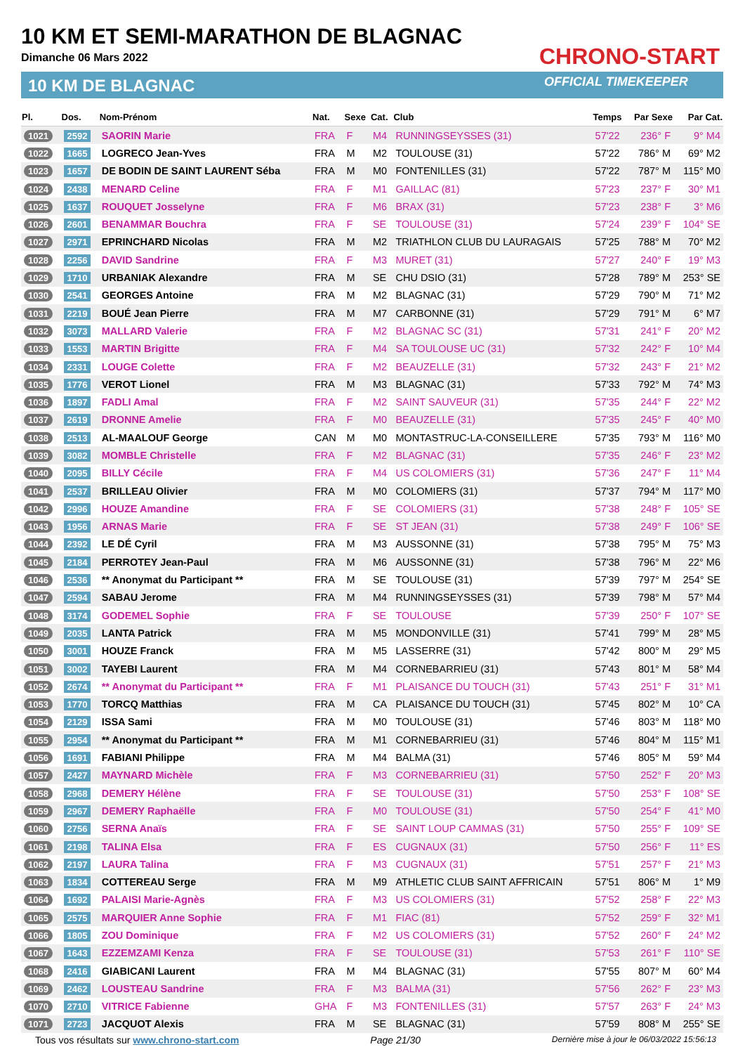10 KM ET SEMI-MARATHON DE BLAGNAC
Dimanche 06 Mars 2022
10 KM DE BLAGNAC
CHRONO-START
OFFICIAL TIMEKEEPER
| Pl. | Dos. | Nom-Prénom | Nat. | Sexe | Cat. | Club | Temps | Par Sexe | Par Cat. |
| --- | --- | --- | --- | --- | --- | --- | --- | --- | --- |
| 1021 | 2592 | SAORIN Marie | FRA | F | M4 | RUNNINGSEYSSES (31) | 57'22 | 236° F | 9° M4 |
| 1022 | 1665 | LOGRECO Jean-Yves | FRA | M | M2 | TOULOUSE (31) | 57'22 | 786° M | 69° M2 |
| 1023 | 1657 | DE BODIN DE SAINT LAURENT Séba | FRA | M | M0 | FONTENILLES (31) | 57'22 | 787° M | 115° M0 |
| 1024 | 2438 | MENARD Celine | FRA | F | M1 | GAILLAC (81) | 57'23 | 237° F | 30° M1 |
| 1025 | 1637 | ROUQUET Josselyne | FRA | F | M6 | BRAX (31) | 57'23 | 238° F | 3° M6 |
| 1026 | 2601 | BENAMMAR Bouchra | FRA | F | SE | TOULOUSE (31) | 57'24 | 239° F | 104° SE |
| 1027 | 2971 | EPRINCHARD Nicolas | FRA | M | M2 | TRIATHLON CLUB DU LAURAGAIS | 57'25 | 788° M | 70° M2 |
| 1028 | 2256 | DAVID Sandrine | FRA | F | M3 | MURET (31) | 57'27 | 240° F | 19° M3 |
| 1029 | 1710 | URBANIAK Alexandre | FRA | M | SE | CHU DSIO (31) | 57'28 | 789° M | 253° SE |
| 1030 | 2541 | GEORGES Antoine | FRA | M | M2 | BLAGNAC (31) | 57'29 | 790° M | 71° M2 |
| 1031 | 2219 | BOUÉ Jean Pierre | FRA | M | M7 | CARBONNE (31) | 57'29 | 791° M | 6° M7 |
| 1032 | 3073 | MALLARD Valerie | FRA | F | M2 | BLAGNAC SC (31) | 57'31 | 241° F | 20° M2 |
| 1033 | 1553 | MARTIN Brigitte | FRA | F | M4 | SA TOULOUSE UC (31) | 57'32 | 242° F | 10° M4 |
| 1034 | 2331 | LOUGE Colette | FRA | F | M2 | BEAUZELLE (31) | 57'32 | 243° F | 21° M2 |
| 1035 | 1776 | VEROT Lionel | FRA | M | M3 | BLAGNAC (31) | 57'33 | 792° M | 74° M3 |
| 1036 | 1897 | FADLI Amal | FRA | F | M2 | SAINT SAUVEUR (31) | 57'35 | 244° F | 22° M2 |
| 1037 | 2619 | DRONNE Amelie | FRA | F | M0 | BEAUZELLE (31) | 57'35 | 245° F | 40° M0 |
| 1038 | 2513 | AL-MAALOUF George | CAN | M | M0 | MONTASTRUC-LA-CONSEILLERE | 57'35 | 793° M | 116° M0 |
| 1039 | 3082 | MOMBLE Christelle | FRA | F | M2 | BLAGNAC (31) | 57'35 | 246° F | 23° M2 |
| 1040 | 2095 | BILLY Cécile | FRA | F | M4 | US COLOMIERS (31) | 57'36 | 247° F | 11° M4 |
| 1041 | 2537 | BRILLEAU Olivier | FRA | M | M0 | COLOMIERS (31) | 57'37 | 794° M | 117° M0 |
| 1042 | 2996 | HOUZE Amandine | FRA | F | SE | COLOMIERS (31) | 57'38 | 248° F | 105° SE |
| 1043 | 1956 | ARNAS Marie | FRA | F | SE | ST JEAN (31) | 57'38 | 249° F | 106° SE |
| 1044 | 2392 | LE DÉ Cyril | FRA | M | M3 | AUSSONNE (31) | 57'38 | 795° M | 75° M3 |
| 1045 | 2184 | PERROTEY Jean-Paul | FRA | M | M6 | AUSSONNE (31) | 57'38 | 796° M | 22° M6 |
| 1046 | 2536 | ** Anonymat du Participant ** | FRA | M | SE | TOULOUSE (31) | 57'39 | 797° M | 254° SE |
| 1047 | 2594 | SABAU Jerome | FRA | M | M4 | RUNNINGSEYSSES (31) | 57'39 | 798° M | 57° M4 |
| 1048 | 3174 | GODEMEL Sophie | FRA | F | SE | TOULOUSE | 57'39 | 250° F | 107° SE |
| 1049 | 2035 | LANTA Patrick | FRA | M | M5 | MONDONVILLE (31) | 57'41 | 799° M | 28° M5 |
| 1050 | 3001 | HOUZE Franck | FRA | M | M5 | LASSERRE (31) | 57'42 | 800° M | 29° M5 |
| 1051 | 3002 | TAYEBI Laurent | FRA | M | M4 | CORNEBARRIEU (31) | 57'43 | 801° M | 58° M4 |
| 1052 | 2674 | ** Anonymat du Participant ** | FRA | F | M1 | PLAISANCE DU TOUCH (31) | 57'43 | 251° F | 31° M1 |
| 1053 | 1770 | TORCQ Matthias | FRA | M | CA | PLAISANCE DU TOUCH (31) | 57'45 | 802° M | 10° CA |
| 1054 | 2129 | ISSA Sami | FRA | M | M0 | TOULOUSE (31) | 57'46 | 803° M | 118° M0 |
| 1055 | 2954 | ** Anonymat du Participant ** | FRA | M | M1 | CORNEBARRIEU (31) | 57'46 | 804° M | 115° M1 |
| 1056 | 1691 | FABIANI Philippe | FRA | M | M4 | BALMA (31) | 57'46 | 805° M | 59° M4 |
| 1057 | 2427 | MAYNARD Michèle | FRA | F | M3 | CORNEBARRIEU (31) | 57'50 | 252° F | 20° M3 |
| 1058 | 2968 | DEMERY Hélène | FRA | F | SE | TOULOUSE (31) | 57'50 | 253° F | 108° SE |
| 1059 | 2967 | DEMERY Raphaëlle | FRA | F | M0 | TOULOUSE (31) | 57'50 | 254° F | 41° M0 |
| 1060 | 2756 | SERNA Anaïs | FRA | F | SE | SAINT LOUP CAMMAS (31) | 57'50 | 255° F | 109° SE |
| 1061 | 2198 | TALINA Elsa | FRA | F | ES | CUGNAUX (31) | 57'50 | 256° F | 11° ES |
| 1062 | 2197 | LAURA Talina | FRA | F | M3 | CUGNAUX (31) | 57'51 | 257° F | 21° M3 |
| 1063 | 1834 | COTTEREAU Serge | FRA | M | M9 | ATHLETIC CLUB SAINT AFFRICAIN | 57'51 | 806° M | 1° M9 |
| 1064 | 1692 | PALAISI Marie-Agnès | FRA | F | M3 | US COLOMIERS (31) | 57'52 | 258° F | 22° M3 |
| 1065 | 2575 | MARQUIER Anne Sophie | FRA | F | M1 | FIAC (81) | 57'52 | 259° F | 32° M1 |
| 1066 | 1805 | ZOU Dominique | FRA | F | M2 | US COLOMIERS (31) | 57'52 | 260° F | 24° M2 |
| 1067 | 1643 | EZZEMZAMI Kenza | FRA | F | SE | TOULOUSE (31) | 57'53 | 261° F | 110° SE |
| 1068 | 2416 | GIABICANI Laurent | FRA | M | M4 | BLAGNAC (31) | 57'55 | 807° M | 60° M4 |
| 1069 | 2462 | LOUSTEAU Sandrine | FRA | F | M3 | BALMA (31) | 57'56 | 262° F | 23° M3 |
| 1070 | 2710 | VITRICE Fabienne | GHA | F | M3 | FONTENILLES (31) | 57'57 | 263° F | 24° M3 |
| 1071 | 2723 | JACQUOT Alexis | FRA | M | SE | BLAGNAC (31) | 57'59 | 808° M | 255° SE |
Tous vos résultats sur www.chrono-start.com Page 21/30 Dernière mise à jour le 06/03/2022 15:56:13